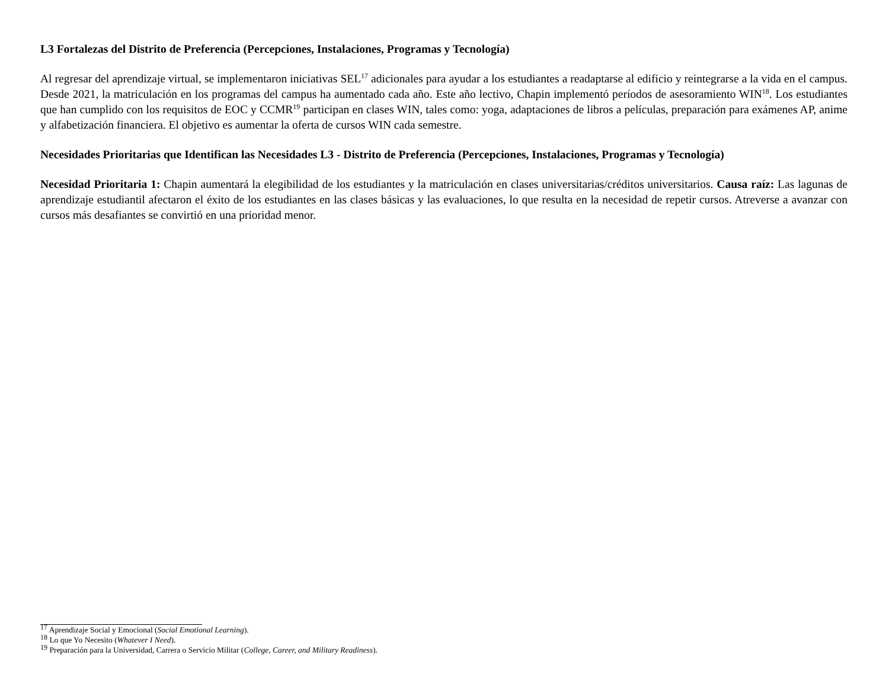L3 Fortalezas del Distrito de Preferencia (Percepciones, Instalaciones, Programas y Tecnología)
Al regresar del aprendizaje virtual, se implementaron iniciativas SEL<sup>17</sup> adicionales para ayudar a los estudiantes a readaptarse al edificio y reintegrarse a la vida en el campus. Desde 2021, la matriculación en los programas del campus ha aumentado cada año. Este año lectivo, Chapin implementó períodos de asesoramiento WIN<sup>18</sup>. Los estudiantes que han cumplido con los requisitos de EOC y CCMR<sup>19</sup> participan en clases WIN, tales como: yoga, adaptaciones de libros a películas, preparación para exámenes AP, anime y alfabetización financiera. El objetivo es aumentar la oferta de cursos WIN cada semestre.
Necesidades Prioritarias que Identifican las Necesidades L3 - Distrito de Preferencia (Percepciones, Instalaciones, Programas y Tecnología)
Necesidad Prioritaria 1: Chapin aumentará la elegibilidad de los estudiantes y la matriculación en clases universitarias/créditos universitarios. Causa raíz: Las lagunas de aprendizaje estudiantil afectaron el éxito de los estudiantes en las clases básicas y las evaluaciones, lo que resulta en la necesidad de repetir cursos. Atreverse a avanzar con cursos más desafiantes se convirtió en una prioridad menor.
<sup>17</sup> Aprendizaje Social y Emocional (Social Emotional Learning).
<sup>18</sup> Lo que Yo Necesito (Whatever I Need).
<sup>19</sup> Preparación para la Universidad, Carrera o Servicio Militar (College, Career, and Military Readiness).